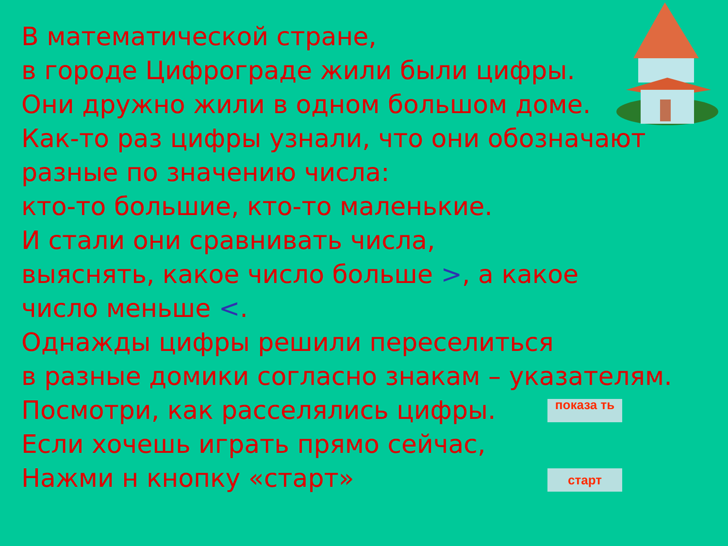В математической стране,
в городе Цифроградe жили были цифры.
Они дружно жили в одном большом доме.
Как-то раз цифры узнали, что они обозначают
разные по значению числа:
кто-то большие, кто-то маленькие.
И стали они сравнивать числа,
выяснять, какое число больше >, а какое
число меньше <.
Однажды цифры решили переселиться
в разные домики согласно знакам – указателям.
Посмотри, как расселялись цифры.
Если хочешь играть прямо сейчас,
Нажми н кнопку «старт»
показа ть
старт